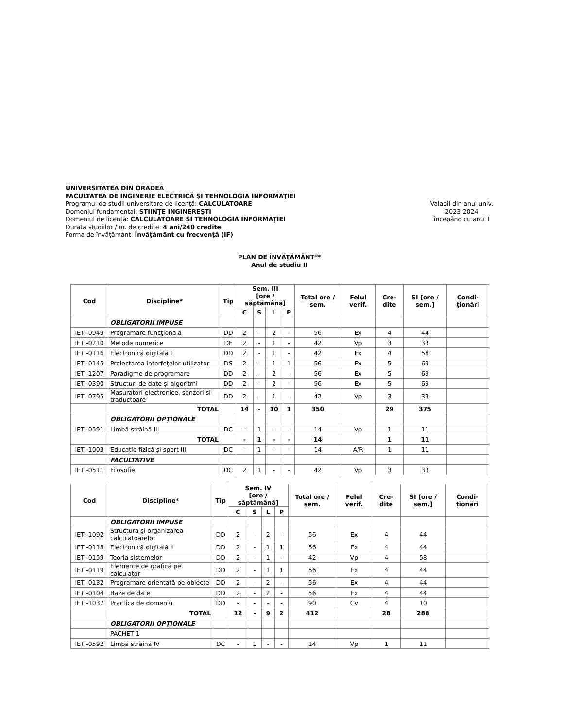UNIVERSITATEA DIN ORADEA
FACULTATEA DE INGINERIE ELECTRICĂ ŞI TEHNOLOGIA INFORMAŢIEI
Programul de studii universitare de licenţă: CALCULATOARE
Domeniul fundamental: STIINŢE INGINEREŞTI
Domeniul de licenţă: CALCULATOARE ŞI TEHNOLOGIA INFORMAŢIEI
Durata studiilor / nr. de credite: 4 ani/240 credite
Forma de învăţământ: Învăţământ cu frecvenţă (IF)
Valabil din anul univ.
2023-2024
începând cu anul I
PLAN DE ÎNVĂŢĂMÂNT**
Anul de studiu II
| Cod | Discipline* | Tip | Sem. III [ore / săptămână] | | | | Total ore / sem. | Felul verif. | Cre-dite | SI [ore / sem.] | Condi-ţionări |
| --- | --- | --- | --- | --- | --- | --- | --- | --- | --- | --- | --- |
| | | | C | S | L | P | | | | | |
| | OBLIGATORII IMPUSE | | | | | | | | | | |
| IETI-0949 | Programare funcţională | DD | 2 | - | 2 | - | 56 | Ex | 4 | 44 | |
| IETI-0210 | Metode numerice | DF | 2 | - | 1 | - | 42 | Vp | 3 | 33 | |
| IETI-0116 | Electronică digitală I | DD | 2 | - | 1 | - | 42 | Ex | 4 | 58 | |
| IETI-0145 | Proiectarea interfeţelor utilizator | DS | 2 | - | 1 | 1 | 56 | Ex | 5 | 69 | |
| IETI-1207 | Paradigme de programare | DD | 2 | - | 2 | - | 56 | Ex | 5 | 69 | |
| IETI-0390 | Structuri de date şi algoritmi | DD | 2 | - | 2 | - | 56 | Ex | 5 | 69 | |
| IETI-0795 | Masuratori electronice, senzori si traductoare | DD | 2 | - | 1 | - | 42 | Vp | 3 | 33 | |
| | TOTAL | | 14 | - | 10 | 1 | 350 | | 29 | 375 | |
| | OBLIGATORII OPŢIONALE | | | | | | | | | | |
| IETI-0591 | Limbă străină III | DC | - | 1 | - | - | 14 | Vp | 1 | 11 | |
| | TOTAL | | - | 1 | - | - | 14 | | 1 | 11 | |
| IETI-1003 | Educatie fizică și sport III | DC | - | 1 | - | - | 14 | A/R | 1 | 11 | |
| | FACULTATIVE | | | | | | | | | | |
| IETI-0511 | Filosofie | DC | 2 | 1 | - | - | 42 | Vp | 3 | 33 | |
| Cod | Discipline* | Tip | Sem. IV [ore / săptămână] | | | | Total ore / sem. | Felul verif. | Cre-dite | SI [ore / sem.] | Condi-ţionări |
| --- | --- | --- | --- | --- | --- | --- | --- | --- | --- | --- | --- |
| | | | C | S | L | P | | | | | |
| | OBLIGATORII IMPUSE | | | | | | | | | | |
| IETI-1092 | Structura şi organizarea calculatoarelor | DD | 2 | - | 2 | - | 56 | Ex | 4 | 44 | |
| IETI-0118 | Electronică digitală II | DD | 2 | - | 1 | 1 | 56 | Ex | 4 | 44 | |
| IETI-0159 | Teoria sistemelor | DD | 2 | - | 1 | - | 42 | Vp | 4 | 58 | |
| IETI-0119 | Elemente de grafică pe calculator | DD | 2 | - | 1 | 1 | 56 | Ex | 4 | 44 | |
| IETI-0132 | Programare orientată pe obiecte | DD | 2 | - | 2 | - | 56 | Ex | 4 | 44 | |
| IETI-0104 | Baze de date | DD | 2 | - | 2 | - | 56 | Ex | 4 | 44 | |
| IETI-1037 | Practica de domeniu | DD | - | - | - | - | 90 | Cv | 4 | 10 | |
| | TOTAL | | 12 | - | 9 | 2 | 412 | | 28 | 288 | |
| | OBLIGATORII OPŢIONALE | | | | | | | | | | |
| | PACHET 1 | | | | | | | | | | |
| IETI-0592 | Limbă străină IV | DC | - | 1 | - | - | 14 | Vp | 1 | 11 | |